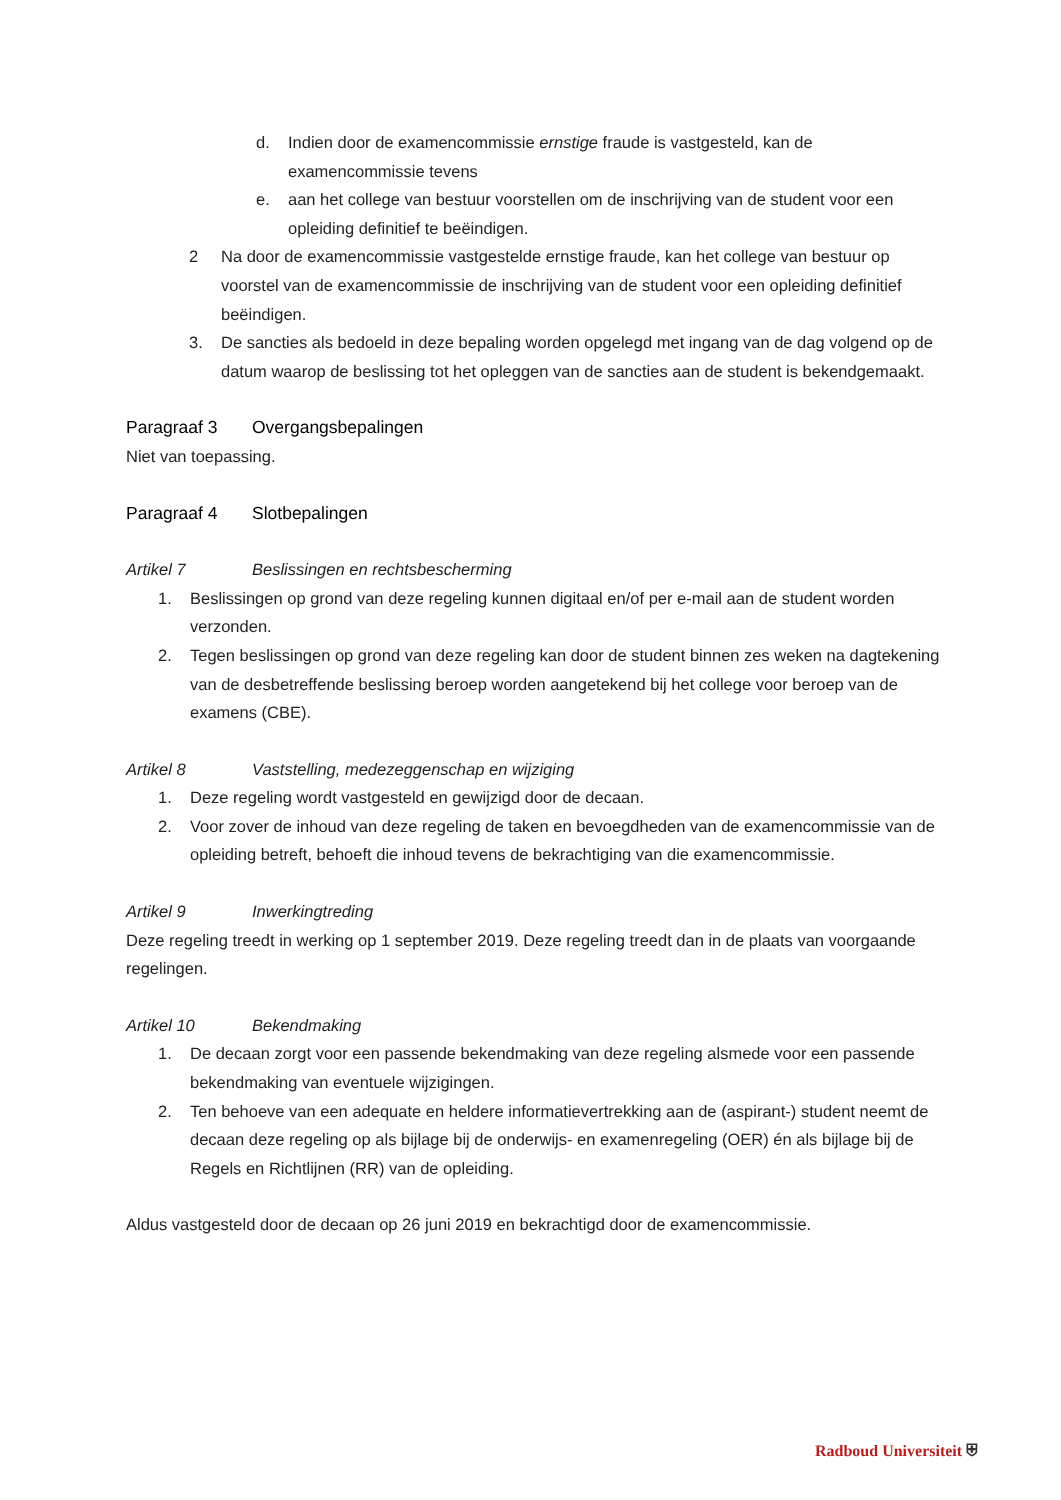d. Indien door de examencommissie ernstige fraude is vastgesteld, kan de examencommissie tevens
e. aan het college van bestuur voorstellen om de inschrijving van de student voor een opleiding definitief te beëindigen.
2 Na door de examencommissie vastgestelde ernstige fraude, kan het college van bestuur op voorstel van de examencommissie de inschrijving van de student voor een opleiding definitief beëindigen.
3. De sancties als bedoeld in deze bepaling worden opgelegd met ingang van de dag volgend op de datum waarop de beslissing tot het opleggen van de sancties aan de student is bekendgemaakt.
Paragraaf 3 Overgangsbepalingen
Niet van toepassing.
Paragraaf 4 Slotbepalingen
Artikel 7 Beslissingen en rechtsbescherming
1. Beslissingen op grond van deze regeling kunnen digitaal en/of per e-mail aan de student worden verzonden.
2. Tegen beslissingen op grond van deze regeling kan door de student binnen zes weken na dagtekening van de desbetreffende beslissing beroep worden aangetekend bij het college voor beroep van de examens (CBE).
Artikel 8 Vaststelling, medezeggenschap en wijziging
1. Deze regeling wordt vastgesteld en gewijzigd door de decaan.
2. Voor zover de inhoud van deze regeling de taken en bevoegdheden van de examencommissie van de opleiding betreft, behoeft die inhoud tevens de bekrachtiging van die examencommissie.
Artikel 9 Inwerkingtreding
Deze regeling treedt in werking op 1 september 2019. Deze regeling treedt dan in de plaats van voorgaande regelingen.
Artikel 10 Bekendmaking
1. De decaan zorgt voor een passende bekendmaking van deze regeling alsmede voor een passende bekendmaking van eventuele wijzigingen.
2. Ten behoeve van een adequate en heldere informatievertrekking aan de (aspirant-) student neemt de decaan deze regeling op als bijlage bij de onderwijs- en examenregeling (OER) én als bijlage bij de Regels en Richtlijnen (RR) van de opleiding.
Aldus vastgesteld door de decaan op 26 juni 2019 en bekrachtigd door de examencommissie.
Radboud Universiteit ⛨